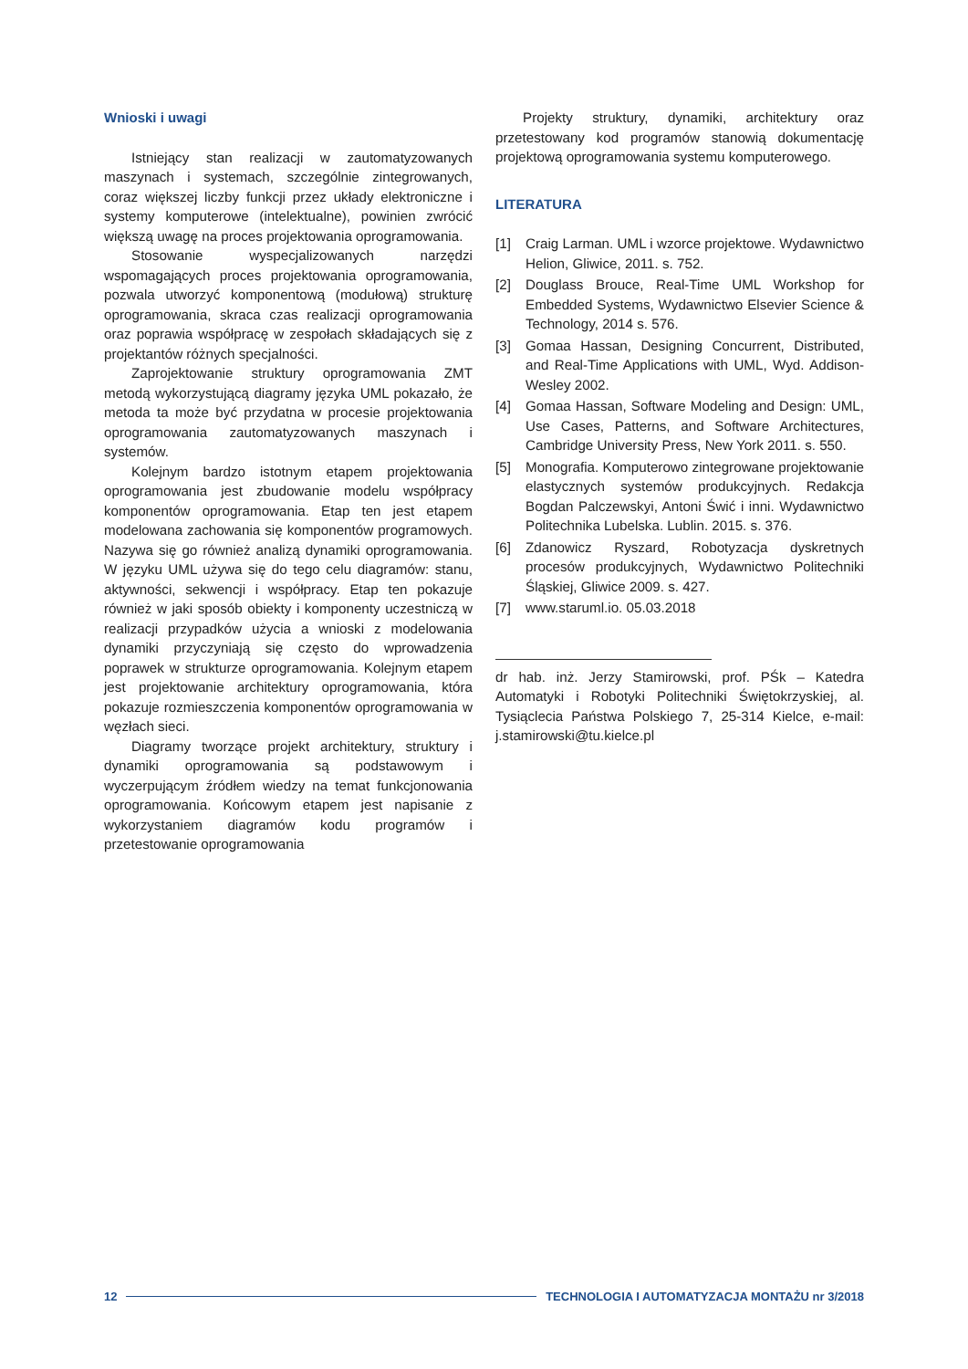Wnioski i uwagi
Istniejący stan realizacji w zautomatyzowanych maszynach i systemach, szczególnie zintegrowanych, coraz większej liczby funkcji przez układy elektroniczne i systemy komputerowe (intelektualne), powinien zwrócić większą uwagę na proces projektowania oprogramowania.
Stosowanie wyspecjalizowanych narzędzi wspomagających proces projektowania oprogramowania, pozwala utworzyć komponentową (modułową) strukturę oprogramowania, skraca czas realizacji oprogramowania oraz poprawia współpracę w zespołach składających się z projektantów różnych specjalności.
Zaprojektowanie struktury oprogramowania ZMT metodą wykorzystującą diagramy języka UML pokazało, że metoda ta może być przydatna w procesie projektowania oprogramowania zautomatyzowanych maszynach i systemów.
Kolejnym bardzo istotnym etapem projektowania oprogramowania jest zbudowanie modelu współpracy komponentów oprogramowania. Etap ten jest etapem modelowana zachowania się komponentów programowych. Nazywa się go również analizą dynamiki oprogramowania. W języku UML używa się do tego celu diagramów: stanu, aktywności, sekwencji i współpracy. Etap ten pokazuje również w jaki sposób obiekty i komponenty uczestniczą w realizacji przypadków użycia a wnioski z modelowania dynamiki przyczyniają się często do wprowadzenia poprawek w strukturze oprogramowania. Kolejnym etapem jest projektowanie architektury oprogramowania, która pokazuje rozmieszczenia komponentów oprogramowania w węzłach sieci.
Diagramy tworzące projekt architektury, struktury i dynamiki oprogramowania są podstawowym i wyczerpującym źródłem wiedzy na temat funkcjonowania oprogramowania. Końcowym etapem jest napisanie z wykorzystaniem diagramów kodu programów i przetestowanie oprogramowania
Projekty struktury, dynamiki, architektury oraz przetestowany kod programów stanowią dokumentację projektową oprogramowania systemu komputerowego.
LITERATURA
[1] Craig Larman. UML i wzorce projektowe. Wydawnictwo Helion, Gliwice, 2011. s. 752.
[2] Douglass Brouce, Real-Time UML Workshop for Embedded Systems, Wydawnictwo Elsevier Science & Technology, 2014 s. 576.
[3] Gomaa Hassan, Designing Concurrent, Distributed, and Real-Time Applications with UML, Wyd. Addison-Wesley 2002.
[4] Gomaa Hassan, Software Modeling and Design: UML, Use Cases, Patterns, and Software Architectures, Cambridge University Press, New York 2011. s. 550.
[5] Monografia. Komputerowo zintegrowane projektowanie elastycznych systemów produkcyjnych. Redakcja Bogdan Palczewskyi, Antoni Świć i inni. Wydawnictwo Politechnika Lubelska. Lublin. 2015. s. 376.
[6] Zdanowicz Ryszard, Robotyzacja dyskretnych procesów produkcyjnych, Wydawnictwo Politechniki Śląskiej, Gliwice 2009. s. 427.
[7] www.staruml.io. 05.03.2018
dr hab. inż. Jerzy Stamirowski, prof. PŚk – Katedra Automatyki i Robotyki Politechniki Świętokrzyskiej, al. Tysiąclecia Państwa Polskiego 7, 25-314 Kielce, e-mail: j.stamirowski@tu.kielce.pl
12
TECHNOLOGIA I AUTOMATYZACJA MONTAŻU nr 3/2018